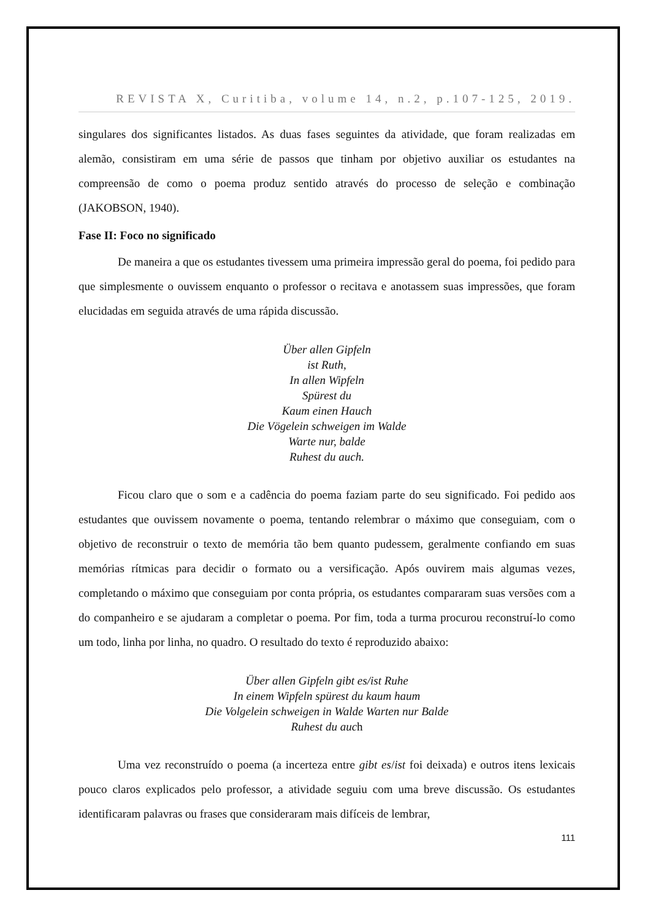REVISTA X, Curitiba, volume 14, n.2, p.107-125, 2019.
singulares dos significantes listados. As duas fases seguintes da atividade, que foram realizadas em alemão, consistiram em uma série de passos que tinham por objetivo auxiliar os estudantes na compreensão de como o poema produz sentido através do processo de seleção e combinação (JAKOBSON, 1940).
Fase II: Foco no significado
De maneira a que os estudantes tivessem uma primeira impressão geral do poema, foi pedido para que simplesmente o ouvissem enquanto o professor o recitava e anotassem suas impressões, que foram elucidadas em seguida através de uma rápida discussão.
Über allen Gipfeln
ist Ruth,
In allen Wipfeln
Spürest du
Kaum einen Hauch
Die Vögelein schweigen im Walde
Warte nur, balde
Ruhest du auch.
Ficou claro que o som e a cadência do poema faziam parte do seu significado. Foi pedido aos estudantes que ouvissem novamente o poema, tentando relembrar o máximo que conseguiam, com o objetivo de reconstruir o texto de memória tão bem quanto pudessem, geralmente confiando em suas memórias rítmicas para decidir o formato ou a versificação. Após ouvirem mais algumas vezes, completando o máximo que conseguiam por conta própria, os estudantes compararam suas versões com a do companheiro e se ajudaram a completar o poema. Por fim, toda a turma procurou reconstruí-lo como um todo, linha por linha, no quadro. O resultado do texto é reproduzido abaixo:
Über allen Gipfeln gibt es/ist Ruhe
In einem Wipfeln spürest du kaum haum
Die Volgelein schweigen in Walde Warten nur Balde
Ruhest du auch
Uma vez reconstruído o poema (a incerteza entre gibt es/ist foi deixada) e outros itens lexicais pouco claros explicados pelo professor, a atividade seguiu com uma breve discussão. Os estudantes identificaram palavras ou frases que consideraram mais difíceis de lembrar,
111